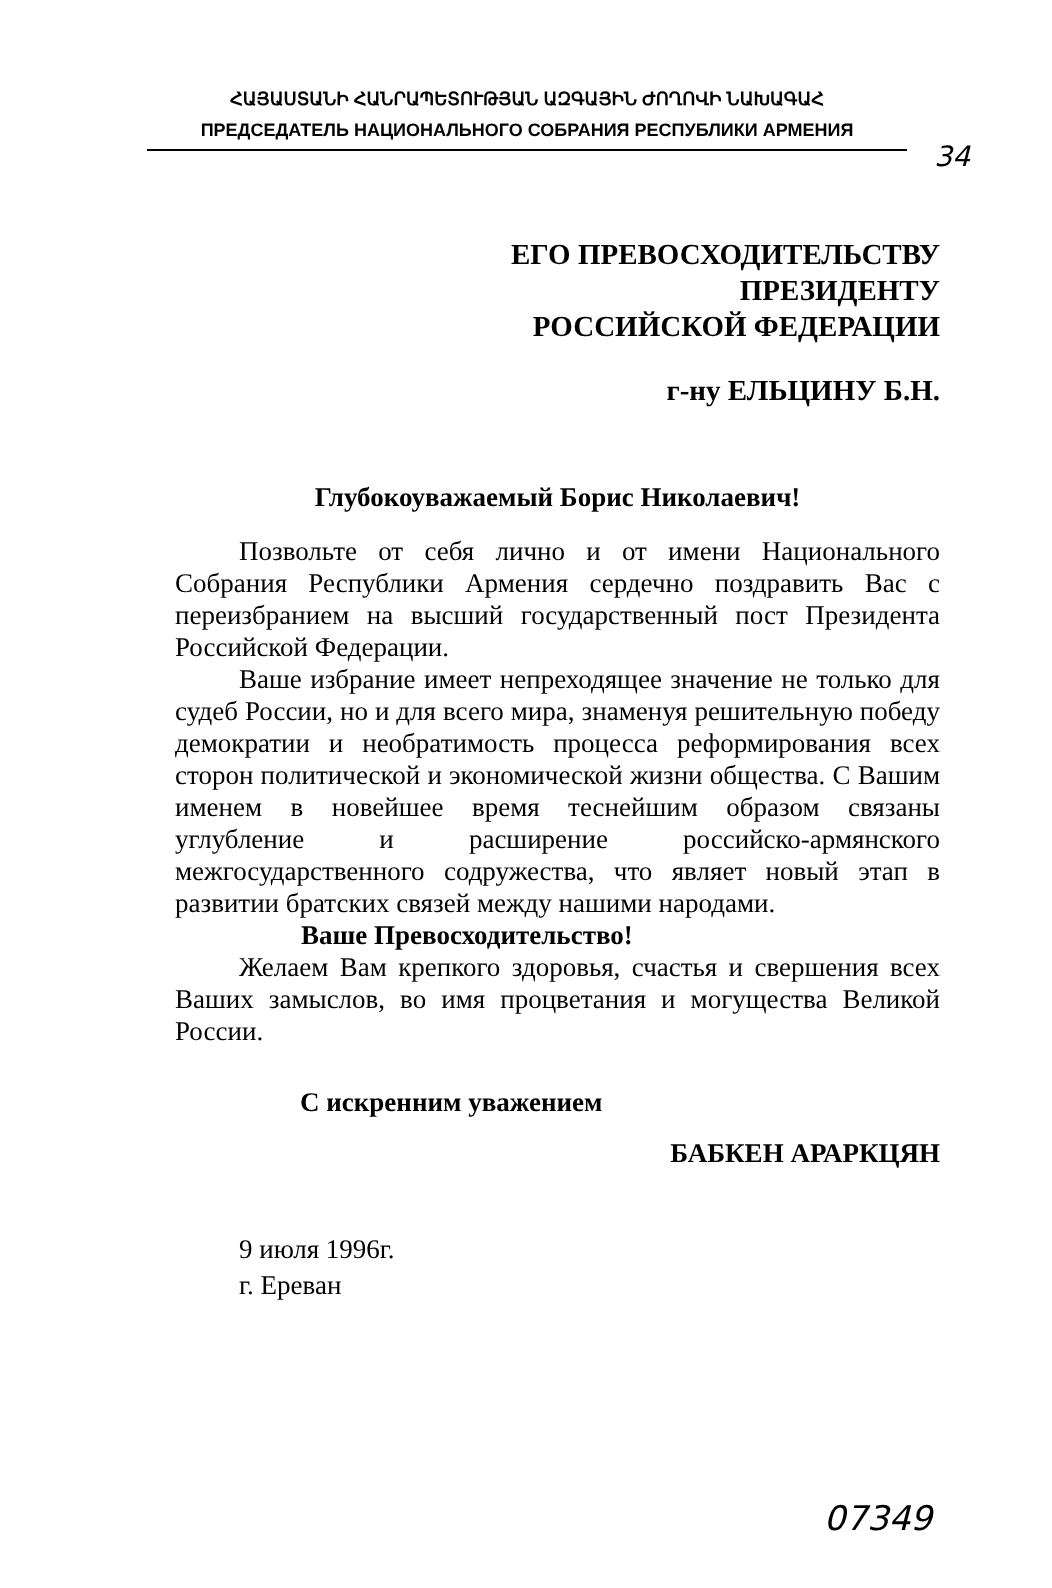34
ՀԱՅԱՍՏԱՆԻ ՀԱՆՐԱՊԵՏՈՒԹՅԱՆ ԱԶԳԱՅԻՆ ԺՈՂՈՎԻ ՆԱԽԱԳԱՀ
ПРЕДСЕДАТЕЛЬ НАЦИОНАЛЬНОГО СОБРАНИЯ РЕСПУБЛИКИ АРМЕНИЯ
ЕГО ПРЕВОСХОДИТЕЛЬСТВУ
ПРЕЗИДЕНТУ
РОССИЙСКОЙ ФЕДЕРАЦИИ
г-ну ЕЛЬЦИНУ Б.Н.
Глубокоуважаемый Борис Николаевич!
Позвольте от себя лично и от имени Национального Собрания Республики Армения сердечно поздравить Вас с переизбранием на высший государственный пост Президента Российской Федерации.
Ваше избрание имеет непреходящее значение не только для судеб России, но и для всего мира, знаменуя решительную победу демократии и необратимость процесса реформирования всех сторон политической и экономической жизни общества. С Вашим именем в новейшее время теснейшим образом связаны углубление и расширение российско-армянского межгосударственного содружества, что являет новый этап в развитии братских связей между нашими народами.
Ваше Превосходительство!
Желаем Вам крепкого здоровья, счастья и свершения всех Ваших замыслов, во имя процветания и могущества Великой России.
С искренним уважением
БАБКЕН АРАРКЦЯН
9 июля 1996г.
г. Ереван
07349